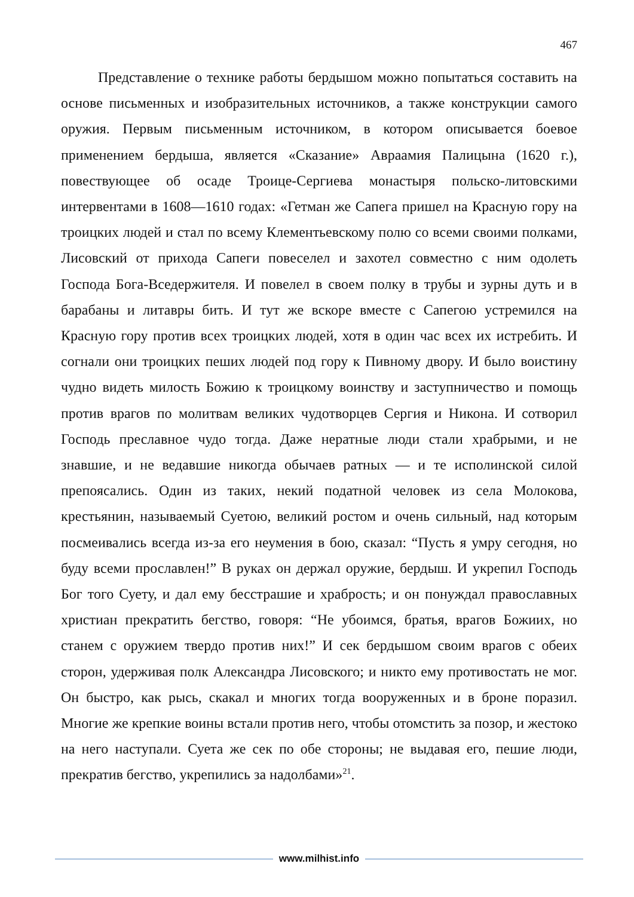467
Представление о технике работы бердышом можно попытаться составить на основе письменных и изобразительных источников, а также конструкции самого оружия. Первым письменным источником, в котором описывается боевое применением бердыша, является «Сказание» Авраамия Палицына (1620 г.), повествующее об осаде Троице-Сергиева монастыря польско-литовскими интервентами в 1608—1610 годах: «Гетман же Сапега пришел на Красную гору на троицких людей и стал по всему Клементьевскому полю со всеми своими полками, Лисовский от прихода Сапеги повеселел и захотел совместно с ним одолеть Господа Бога-Вседержителя. И повелел в своем полку в трубы и зурны дуть и в барабаны и литавры бить. И тут же вскоре вместе с Сапегою устремился на Красную гору против всех троицких людей, хотя в один час всех их истребить. И согнали они троицких пеших людей под гору к Пивному двору. И было воистину чудно видеть милость Божию к троицкому воинству и заступничество и помощь против врагов по молитвам великих чудотворцев Сергия и Никона. И сотворил Господь преславное чудо тогда. Даже нератные люди стали храбрыми, и не знавшие, и не ведавшие никогда обычаев ратных — и те исполинской силой препоясались. Один из таких, некий податной человек из села Молокова, крестьянин, называемый Суетою, великий ростом и очень сильный, над которым посмеивались всегда из-за его неумения в бою, сказал: “Пусть я умру сегодня, но буду всеми прославлен!” В руках он держал оружие, бердыш. И укрепил Господь Бог того Суету, и дал ему бесстрашие и храбрость; и он понуждал православных христиан прекратить бегство, говоря: “Не убоимся, братья, врагов Божиих, но станем с оружием твердо против них!” И сек бердышом своим врагов с обеих сторон, удерживая полк Александра Лисовского; и никто ему противостать не мог. Он быстро, как рысь, скакал и многих тогда вооруженных и в броне поразил. Многие же крепкие воины встали против него, чтобы отомстить за позор, и жестоко на него наступали. Суета же сек по обе стороны; не выдавая его, пешие люди, прекратив бегство, укрепились за надолбами»<sup>21</sup>.
www.milhist.info